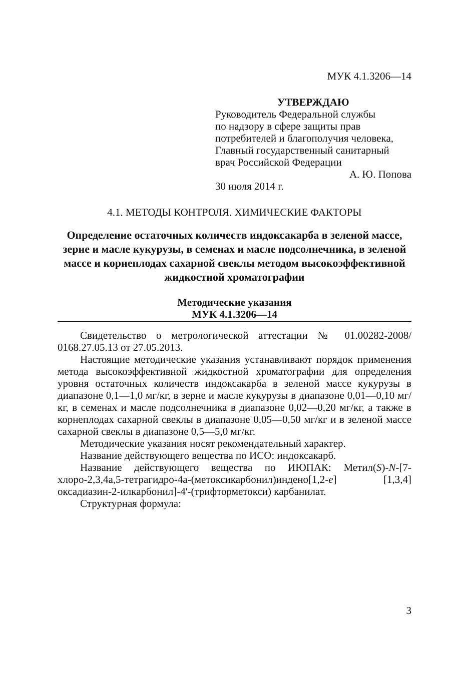МУК 4.1.3206—14
УТВЕРЖДАЮ
Руководитель Федеральной службы
по надзору в сфере защиты прав
потребителей и благополучия человека,
Главный государственный санитарный
врач Российской Федерации
А. Ю. Попова
30 июля 2014 г.
4.1. МЕТОДЫ КОНТРОЛЯ. ХИМИЧЕСКИЕ ФАКТОРЫ
Определение остаточных количеств индоксакарба в зеленой массе, зерне и масле кукурузы, в семенах и масле подсолнечника, в зеленой массе и корнеплодах сахарной свеклы методом высокоэффективной жидкостной хроматографии
Методические указания
МУК 4.1.3206—14
Свидетельство о метрологической аттестации № 01.00282-2008/ 0168.27.05.13 от 27.05.2013.
Настоящие методические указания устанавливают порядок применения метода высокоэффективной жидкостной хроматографии для определения уровня остаточных количеств индоксакарба в зеленой массе кукурузы в диапазоне 0,1—1,0 мг/кг, в зерне и масле кукурузы в диапазоне 0,01—0,10 мг/кг, в семенах и масле подсолнечника в диапазоне 0,02—0,20 мг/кг, а также в корнеплодах сахарной свеклы в диапазоне 0,05—0,50 мг/кг и в зеленой массе сахарной свеклы в диапазоне 0,5—5,0 мг/кг.
Методические указания носят рекомендательный характер.
Название действующего вещества по ИСО: индоксакарб.
Название действующего вещества по ИЮПАК: Метил(S)-N-[7-хлоро-2,3,4а,5-тетрагидро-4а-(метоксикарбонил)индено[1,2-e] [1,3,4] оксадиазин-2-илкарбонил]-4'-(трифторметокси) карбанилат.
Структурная формула:
3